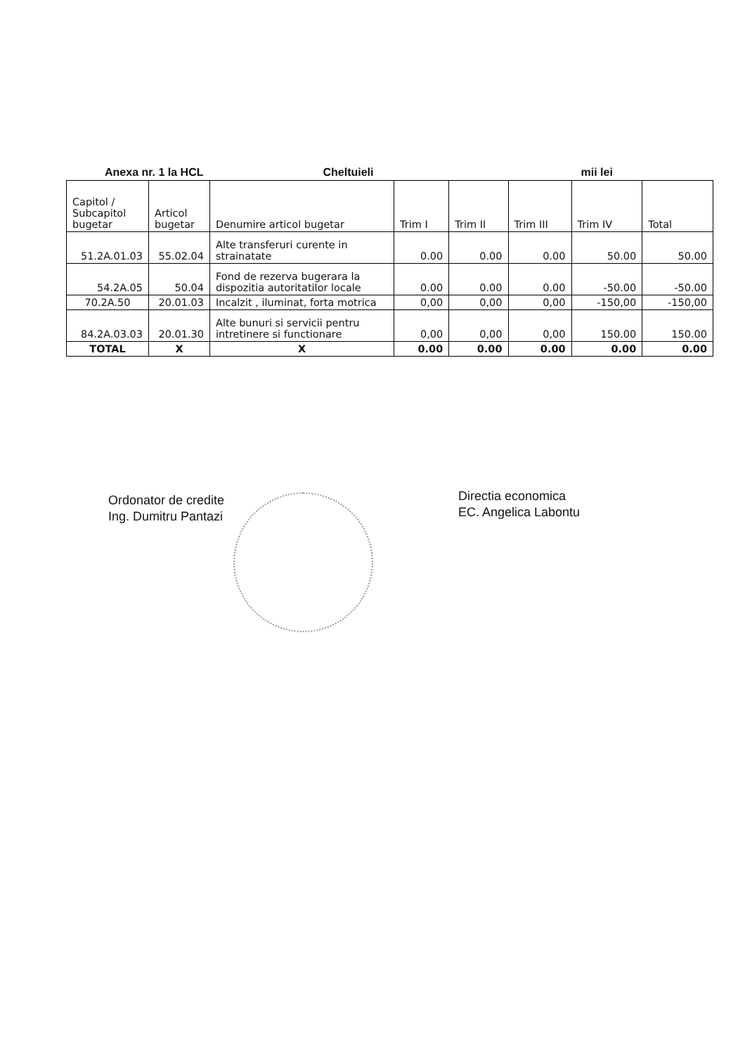Anexa nr. 1 la HCL Cheltuieli mii lei
| Capitol / Subcapitol bugetar | Articol bugetar | Denumire articol bugetar | Trim I | Trim II | Trim III | Trim IV | Total |
| --- | --- | --- | --- | --- | --- | --- | --- |
| 51.2A.01.03 | 55.02.04 | Alte transferuri curente in strainatate | 0.00 | 0.00 | 0.00 | 50.00 | 50.00 |
| 54.2A.05 | 50.04 | Fond de rezerva bugerara la dispozitia autoritatilor locale | 0.00 | 0.00 | 0.00 | -50.00 | -50.00 |
| 70.2A.50 | 20.01.03 | Incalzit , iluminat, forta motrica | 0,00 | 0,00 | 0,00 | -150,00 | -150,00 |
| 84.2A.03.03 | 20.01.30 | Alte bunuri si servicii pentru intretinere si functionare | 0,00 | 0,00 | 0,00 | 150.00 | 150.00 |
| TOTAL | X | X | 0.00 | 0.00 | 0.00 | 0.00 | 0.00 |
Ordonator de credite
Ing. Dumitru Pantazi
Directia economica
EC. Angelica Labontu